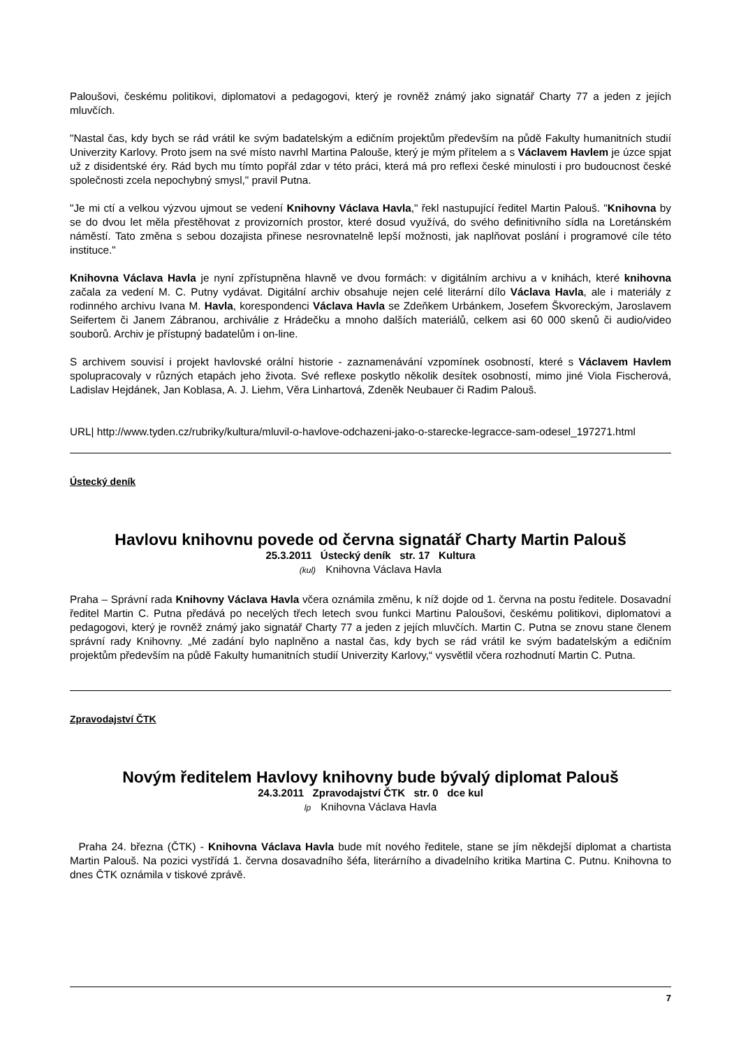Paloušovi, českému politikovi, diplomatovi a pedagogovi, který je rovněž známý jako signatář Charty 77 a jeden z jejích mluvčích.
"Nastal čas, kdy bych se rád vrátil ke svým badatelským a edičním projektům především na půdě Fakulty humanitních studií Univerzity Karlovy. Proto jsem na své místo navrhl Martina Palouše, který je mým přítelem a s Václavem Havlem je úzce spjat už z disidentské éry. Rád bych mu tímto popřál zdar v této práci, která má pro reflexi české minulosti i pro budoucnost české společnosti zcela nepochybný smysl," pravil Putna.
"Je mi ctí a velkou výzvou ujmout se vedení Knihovny Václava Havla," řekl nastupující ředitel Martin Palouš. "Knihovna by se do dvou let měla přestěhovat z provizorních prostor, které dosud využívá, do svého definitivního sídla na Loretánském náměstí. Tato změna s sebou dozajista přinese nesrovnatelně lepší možnosti, jak naplňovat poslání i programové cíle této instituce."
Knihovna Václava Havla je nyní zpřístupněna hlavně ve dvou formách: v digitálním archivu a v knihách, které knihovna začala za vedení M. C. Putny vydávat. Digitální archiv obsahuje nejen celé literární dílo Václava Havla, ale i materiály z rodinného archivu Ivana M. Havla, korespondenci Václava Havla se Zdeňkem Urbánkem, Josefem Škvoreckým, Jaroslavem Seifertem či Janem Zábranou, archiválie z Hrádečku a mnoho dalších materiálů, celkem asi 60 000 skenů či audio/video souborů. Archiv je přístupný badatelům i on-line.
S archivem souvisí i projekt havlovské orální historie - zaznamenávání vzpomínek osobností, které s Václavem Havlem spolupracovaly v různých etapách jeho života. Své reflexe poskytlo několik desítek osobností, mimo jiné Viola Fischerová, Ladislav Hejdánek, Jan Koblasa, A. J. Liehm, Věra Linhartová, Zdeněk Neubauer či Radim Palouš.
URL| http://www.tyden.cz/rubriky/kultura/mluvil-o-havlove-odchazeni-jako-o-starecke-legracce-sam-odesel_197271.html
Ústecký deník
Havlovu knihovnu povede od června signatář Charty Martin Palouš
25.3.2011 Ústecký deník str. 17 Kultura
(kul) Knihovna Václava Havla
Praha – Správní rada Knihovny Václava Havla včera oznámila změnu, k níž dojde od 1. června na postu ředitele. Dosavadní ředitel Martin C. Putna předává po necelých třech letech svou funkci Martinu Paloušovi, českému politikovi, diplomatovi a pedagogovi, který je rovněž známý jako signatář Charty 77 a jeden z jejích mluvčích. Martin C. Putna se znovu stane členem správní rady Knihovny. „Mé zadání bylo naplněno a nastal čas, kdy bych se rád vrátil ke svým badatelským a edičním projektům především na půdě Fakulty humanitních studií Univerzity Karlovy,“ vysvětlil včera rozhodnutí Martin C. Putna.
Zpravodajství ČTK
Novým ředitelem Havlovy knihovny bude bývalý diplomat Palouš
24.3.2011 Zpravodajství ČTK str. 0 dce kul
lp Knihovna Václava Havla
Praha 24. března (ČTK) - Knihovna Václava Havla bude mít nového ředitele, stane se jím někdejší diplomat a chartista Martin Palouš. Na pozici vystřídá 1. června dosavadního šéfa, literárního a divadelního kritika Martina C. Putnu. Knihovna to dnes ČTK oznámila v tiskové zprávě.
7